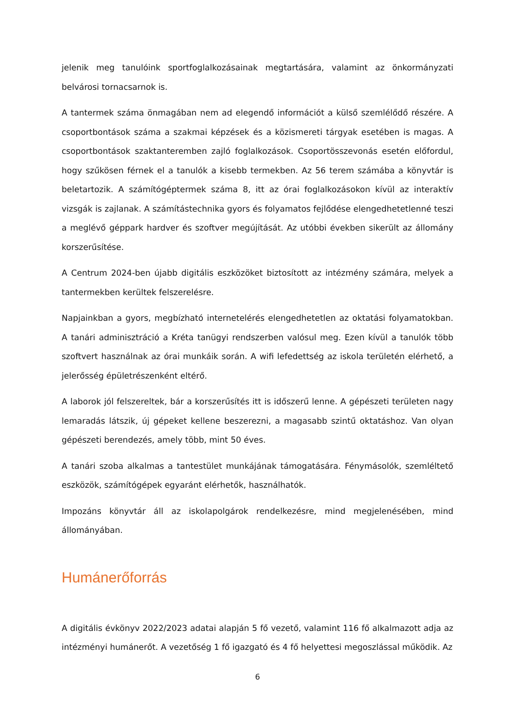jelenik meg tanulóink sportfoglalkozásainak megtartására, valamint az önkormányzati belvárosi tornacsarnok is.
A tantermek száma önmagában nem ad elegendő információt a külső szemlélődő részére. A csoportbontások száma a szakmai képzések és a közismereti tárgyak esetében is magas. A csoportbontások szaktanteremben zajló foglalkozások. Csoportösszevonás esetén előfordul, hogy szűkösen férnek el a tanulók a kisebb termekben. Az 56 terem számába a könyvtár is beletartozik. A számítógéptermek száma 8, itt az órai foglalkozásokon kívül az interaktív vizsgák is zajlanak. A számítástechnika gyors és folyamatos fejlődése elengedhetetlenné teszi a meglévő géppark hardver és szoftver megújítását. Az utóbbi években sikerült az állomány korszerűsítése.
A Centrum 2024-ben újabb digitális eszközöket biztosított az intézmény számára, melyek a tantermekben kerültek felszerelésre.
Napjainkban a gyors, megbízható internetelérés elengedhetetlen az oktatási folyamatokban. A tanári adminisztráció a Kréta tanügyi rendszerben valósul meg. Ezen kívül a tanulók több szoftvert használnak az órai munkáik során. A wifi lefedettség az iskola területén elérhető, a jelerősség épületrészenként eltérő.
A laborok jól felszereltek, bár a korszerűsítés itt is időszerű lenne. A gépészeti területen nagy lemaradás látszik, új gépeket kellene beszerezni, a magasabb szintű oktatáshoz. Van olyan gépészeti berendezés, amely több, mint 50 éves.
A tanári szoba alkalmas a tantestület munkájának támogatására. Fénymásolók, szemléltető eszközök, számítógépek egyaránt elérhetők, használhatók.
Impozáns könyvtár áll az iskolapolgárok rendelkezésre, mind megjelenésében, mind állományában.
Humánerőforrás
A digitális évkönyv 2022/2023 adatai alapján 5 fő vezető, valamint 116 fő alkalmazott adja az intézményi humánerőt. A vezetőség 1 fő igazgató és 4 fő helyettesi megoszlással működik. Az
6